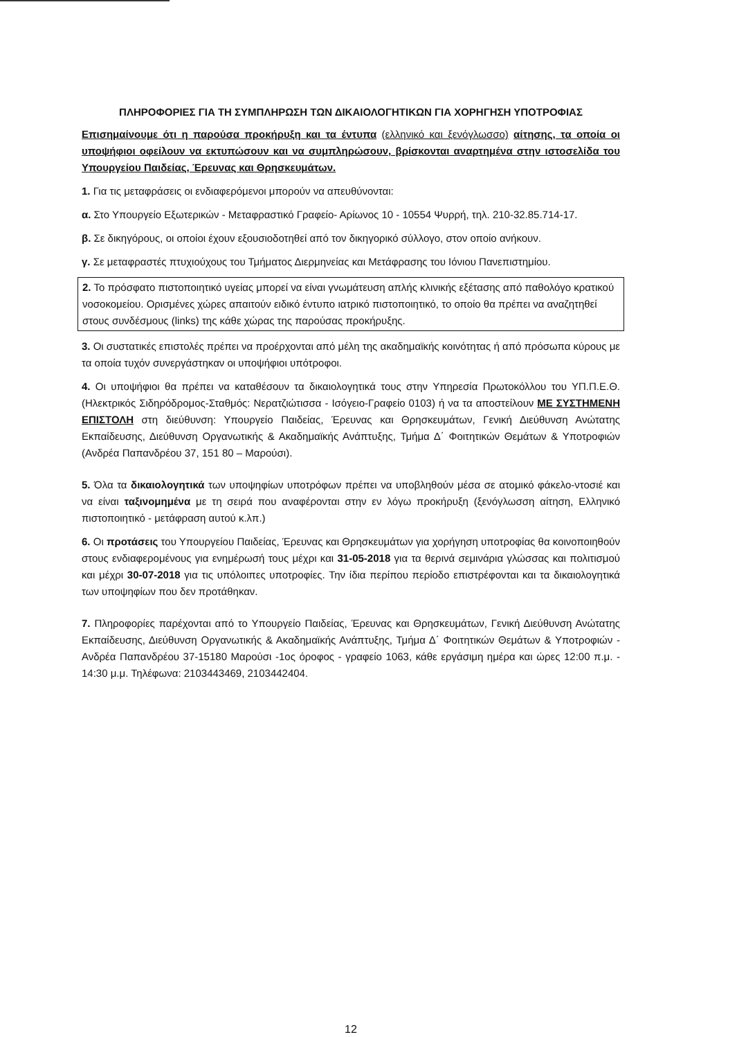ΠΛΗΡΟΦΟΡΙΕΣ ΓΙΑ ΤΗ ΣΥΜΠΛΗΡΩΣΗ ΤΩΝ ΔΙΚΑΙΟΛΟΓΗΤΙΚΩΝ ΓΙΑ ΧΟΡΗΓΗΣΗ ΥΠΟΤΡΟΦΙΑΣ
Επισημαίνουμε ότι η παρούσα προκήρυξη και τα έντυπα (ελληνικό και ξενόγλωσσο) αίτησης, τα οποία οι υποψήφιοι οφείλουν να εκτυπώσουν και να συμπληρώσουν, βρίσκονται αναρτημένα στην ιστοσελίδα του Υπουργείου Παιδείας, Έρευνας και Θρησκευμάτων.
1. Για τις μεταφράσεις οι ενδιαφερόμενοι μπορούν να απευθύνονται:
α. Στο Υπουργείο Εξωτερικών - Μεταφραστικό Γραφείο- Αρίωνος 10 - 10554 Ψυρρή, τηλ. 210-32.85.714-17.
β. Σε δικηγόρους, οι οποίοι έχουν εξουσιοδοτηθεί από τον δικηγορικό σύλλογο, στον οποίο ανήκουν.
γ. Σε μεταφραστές πτυχιούχους του Τμήματος Διερμηνείας και Μετάφρασης του Ιόνιου Πανεπιστημίου.
2. Το πρόσφατο πιστοποιητικό υγείας μπορεί να είναι γνωμάτευση απλής κλινικής εξέτασης από παθολόγο κρατικού νοσοκομείου. Ορισμένες χώρες απαιτούν ειδικό έντυπο ιατρικό πιστοποιητικό, το οποίο θα πρέπει να αναζητηθεί στους συνδέσμους (links) της κάθε χώρας της παρούσας προκήρυξης.
3. Οι συστατικές επιστολές πρέπει να προέρχονται από μέλη της ακαδημαϊκής κοινότητας ή από πρόσωπα κύρους με τα οποία τυχόν συνεργάστηκαν οι υποψήφιοι υπότροφοι.
4. Οι υποψήφιοι θα πρέπει να καταθέσουν τα δικαιολογητικά τους στην Υπηρεσία Πρωτοκόλλου του ΥΠ.Π.Ε.Θ. (Ηλεκτρικός Σιδηρόδρομος-Σταθμός: Νερατζιώτισσα - Ισόγειο-Γραφείο 0103) ή να τα αποστείλουν ΜΕ ΣΥΣΤΗΜΕΝΗ ΕΠΙΣΤΟΛΗ στη διεύθυνση: Υπουργείο Παιδείας, Έρευνας και Θρησκευμάτων, Γενική Διεύθυνση Ανώτατης Εκπαίδευσης, Διεύθυνση Οργανωτικής & Ακαδημαϊκής Ανάπτυξης, Τμήμα Δ΄ Φοιτητικών Θεμάτων & Υποτροφιών (Ανδρέα Παπανδρέου 37, 151 80 – Μαρούσι).
5. Όλα τα δικαιολογητικά των υποψηφίων υποτρόφων πρέπει να υποβληθούν μέσα σε ατομικό φάκελο-ντοσιέ και να είναι ταξινομημένα με τη σειρά που αναφέρονται στην εν λόγω προκήρυξη (ξενόγλωσση αίτηση, Ελληνικό πιστοποιητικό - μετάφραση αυτού κ.λπ.)
6. Οι προτάσεις του Υπουργείου Παιδείας, Έρευνας και Θρησκευμάτων για χορήγηση υποτροφίας θα κοινοποιηθούν στους ενδιαφερομένους για ενημέρωσή τους μέχρι και 31-05-2018 για τα θερινά σεμινάρια γλώσσας και πολιτισμού και μέχρι 30-07-2018 για τις υπόλοιπες υποτροφίες. Την ίδια περίπου περίοδο επιστρέφονται και τα δικαιολογητικά των υποψηφίων που δεν προτάθηκαν.
7. Πληροφορίες παρέχονται από το Υπουργείο Παιδείας, Έρευνας και Θρησκευμάτων, Γενική Διεύθυνση Ανώτατης Εκπαίδευσης, Διεύθυνση Οργανωτικής & Ακαδημαϊκής Ανάπτυξης, Τμήμα Δ΄ Φοιτητικών Θεμάτων & Υποτροφιών - Ανδρέα Παπανδρέου 37-15180 Μαρούσι -1ος όροφος - γραφείο 1063, κάθε εργάσιμη ημέρα και ώρες 12:00 π.μ. - 14:30 μ.μ. Τηλέφωνα: 2103443469, 2103442404.
12